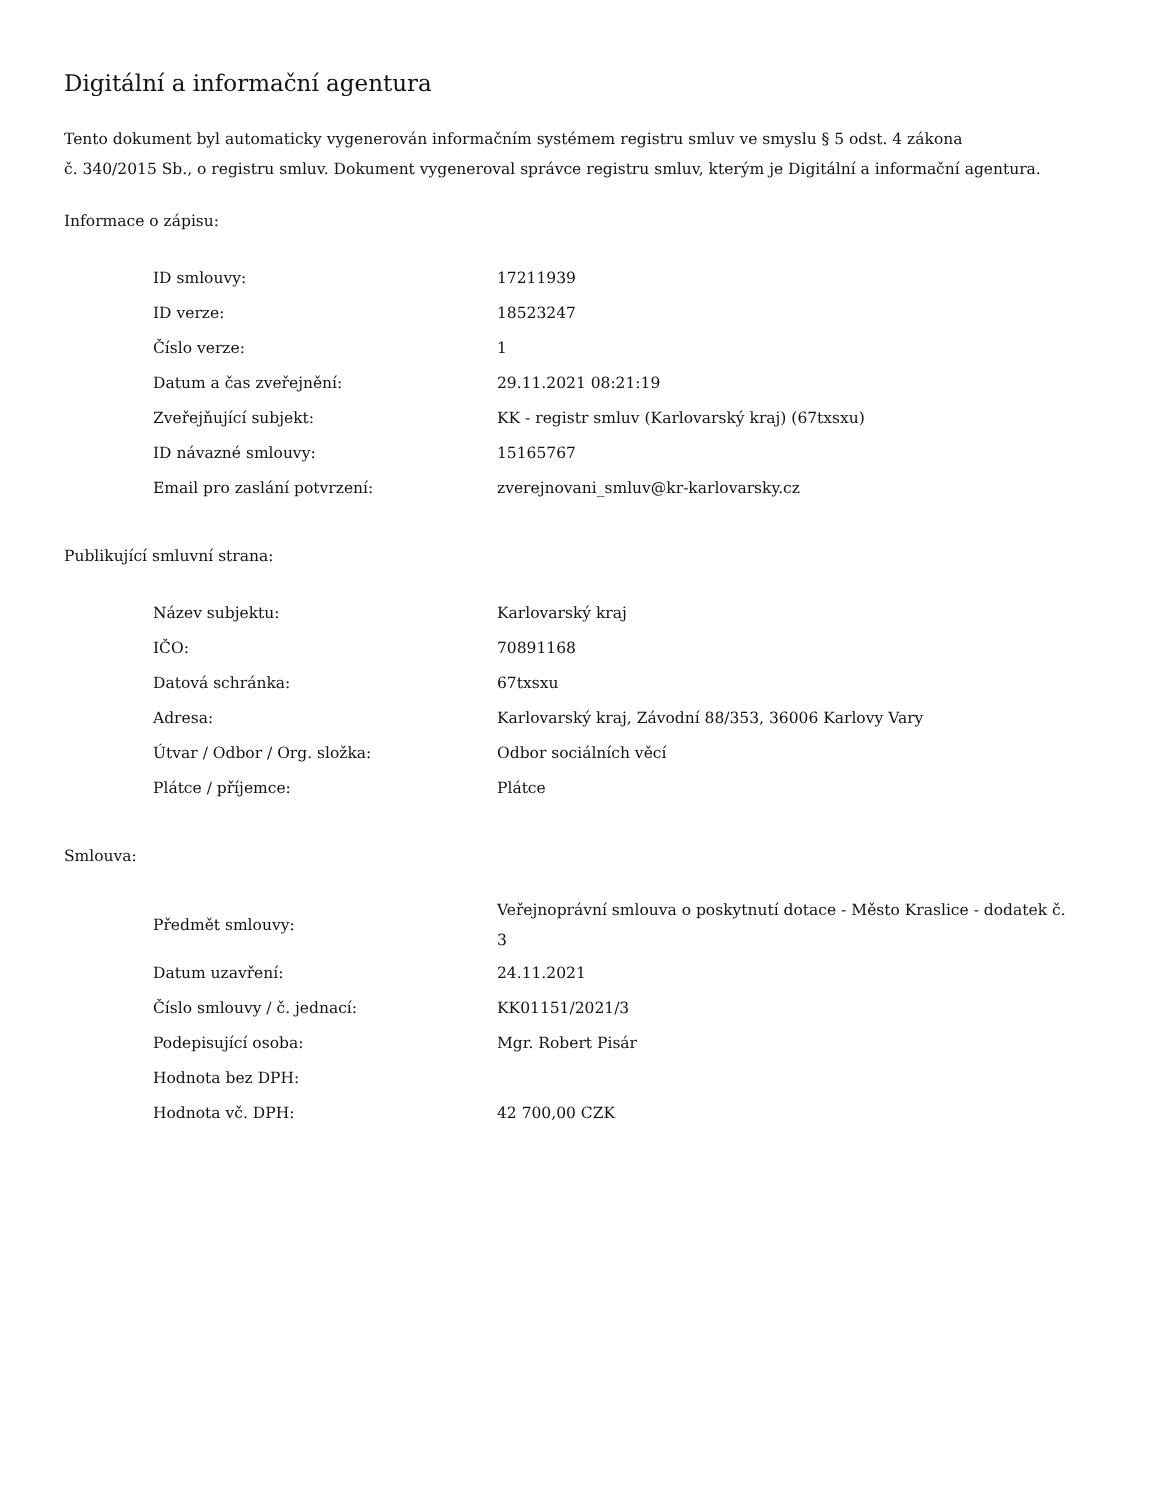Digitální a informační agentura
Tento dokument byl automaticky vygenerován informačním systémem registru smluv ve smyslu § 5 odst. 4 zákona
č. 340/2015 Sb., o registru smluv. Dokument vygeneroval správce registru smluv, kterým je Digitální a informační agentura.
Informace o zápisu:
| ID smlouvy: | 17211939 |
| ID verze: | 18523247 |
| Číslo verze: | 1 |
| Datum a čas zveřejnění: | 29.11.2021 08:21:19 |
| Zveřejňující subjekt: | KK - registr smluv (Karlovarský kraj) (67txsxu) |
| ID návazné smlouvy: | 15165767 |
| Email pro zaslání potvrzení: | zverejnovani_smluv@kr-karlovarsky.cz |
Publikující smluvní strana:
| Název subjektu: | Karlovarský kraj |
| IČO: | 70891168 |
| Datová schránka: | 67txsxu |
| Adresa: | Karlovarský kraj, Závodní 88/353, 36006 Karlovy Vary |
| Útvar / Odbor / Org. složka: | Odbor sociálních věcí |
| Plátce / příjemce: | Plátce |
Smlouva:
| Předmět smlouvy: | Veřejnoprávní smlouva o poskytnutí dotace - Město Kraslice - dodatek č. 3 |
| Datum uzavření: | 24.11.2021 |
| Číslo smlouvy / č. jednací: | KK01151/2021/3 |
| Podepisující osoba: | Mgr. Robert Pisár |
| Hodnota bez DPH: | |
| Hodnota vč. DPH: | 42 700,00 CZK |